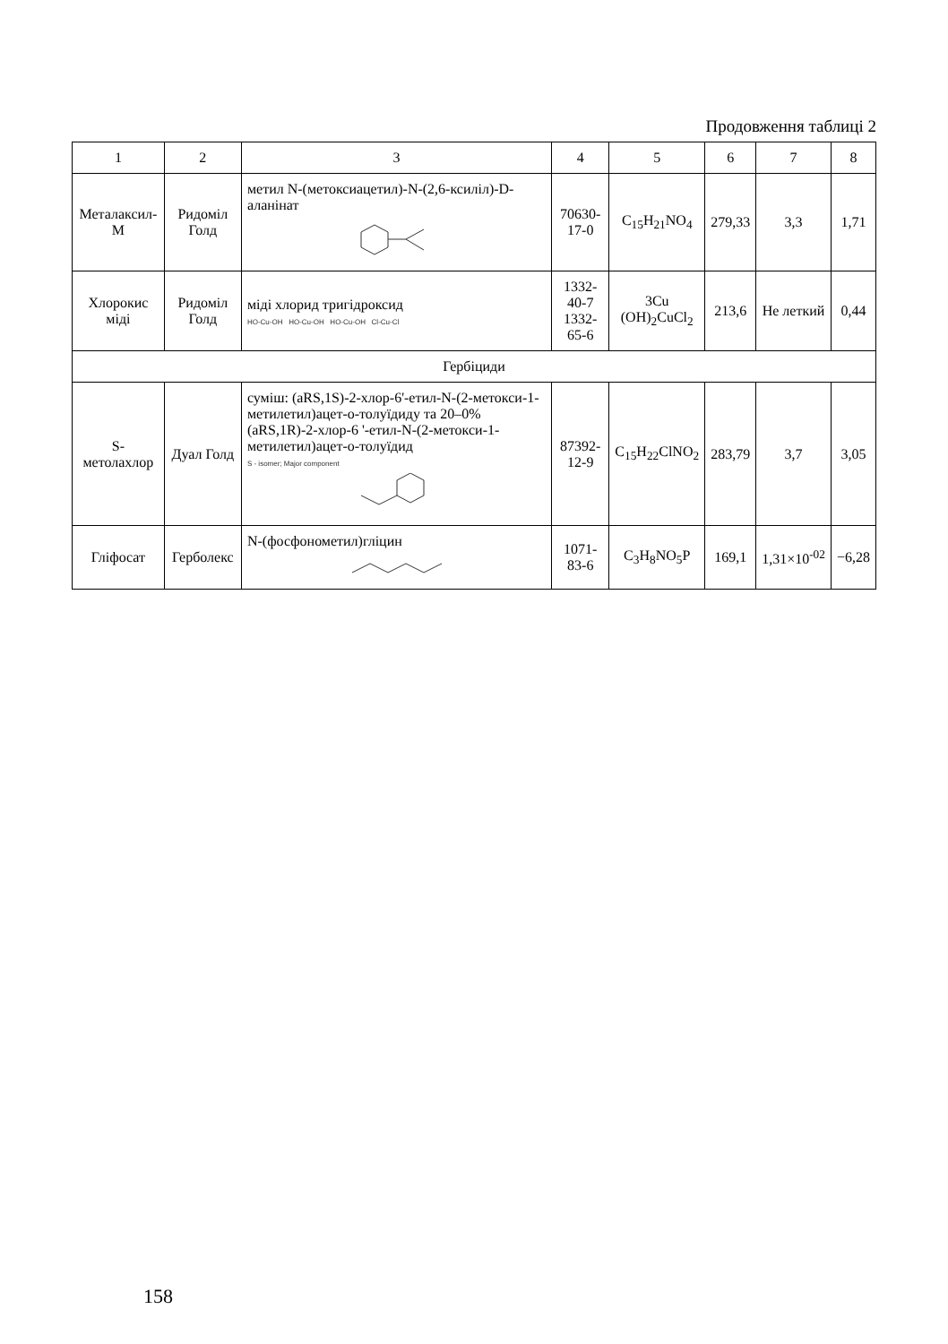Продовження таблиці 2
| 1 | 2 | 3 | 4 | 5 | 6 | 7 | 8 |
| --- | --- | --- | --- | --- | --- | --- | --- |
| Металаксил-М | Ридоміл Голд | метил N-(метоксиацетил)-N-(2,6-ксиліл)-D-аланінат | 70630-17-0 | C<sub>15</sub>H<sub>21</sub>NO<sub>4</sub> | 279,33 | 3,3 | 1,71 |
| Хлорокис міді | Ридоміл Голд | міді хлорид тригідроксид HO‑Cu‑OH HO‑Cu‑OH HO‑Cu‑OH Cl‑Cu‑Cl | 1332-40-7 1332-65-6 | 3Cu (OH)<sub>2</sub>CuCl<sub>2</sub> | 213,6 | Не леткий | 0,44 |
| Гербіциди | | | | | | | |
| S-метолахлор | Дуал Голд | суміш: (aRS,1S)-2-хлор-6'-етил-N-(2-метокси-1-метилетил)ацет-о-толуїдиду та 20–0% (aRS,1R)-2-хлор-6 '-етил-N-(2-метокси-1-метилетил)ацет-о-толуїдид S - isomer; Major component | 87392-12-9 | C<sub>15</sub>H<sub>22</sub>ClNO<sub>2</sub> | 283,79 | 3,7 | 3,05 |
| Гліфосат | Герболекс | N-(фосфонометил)гліцин | 1071-83-6 | C<sub>3</sub>H<sub>8</sub>NO<sub>5</sub>P | 169,1 | 1,31×10<sup>-02</sup> | −6,28 |
158